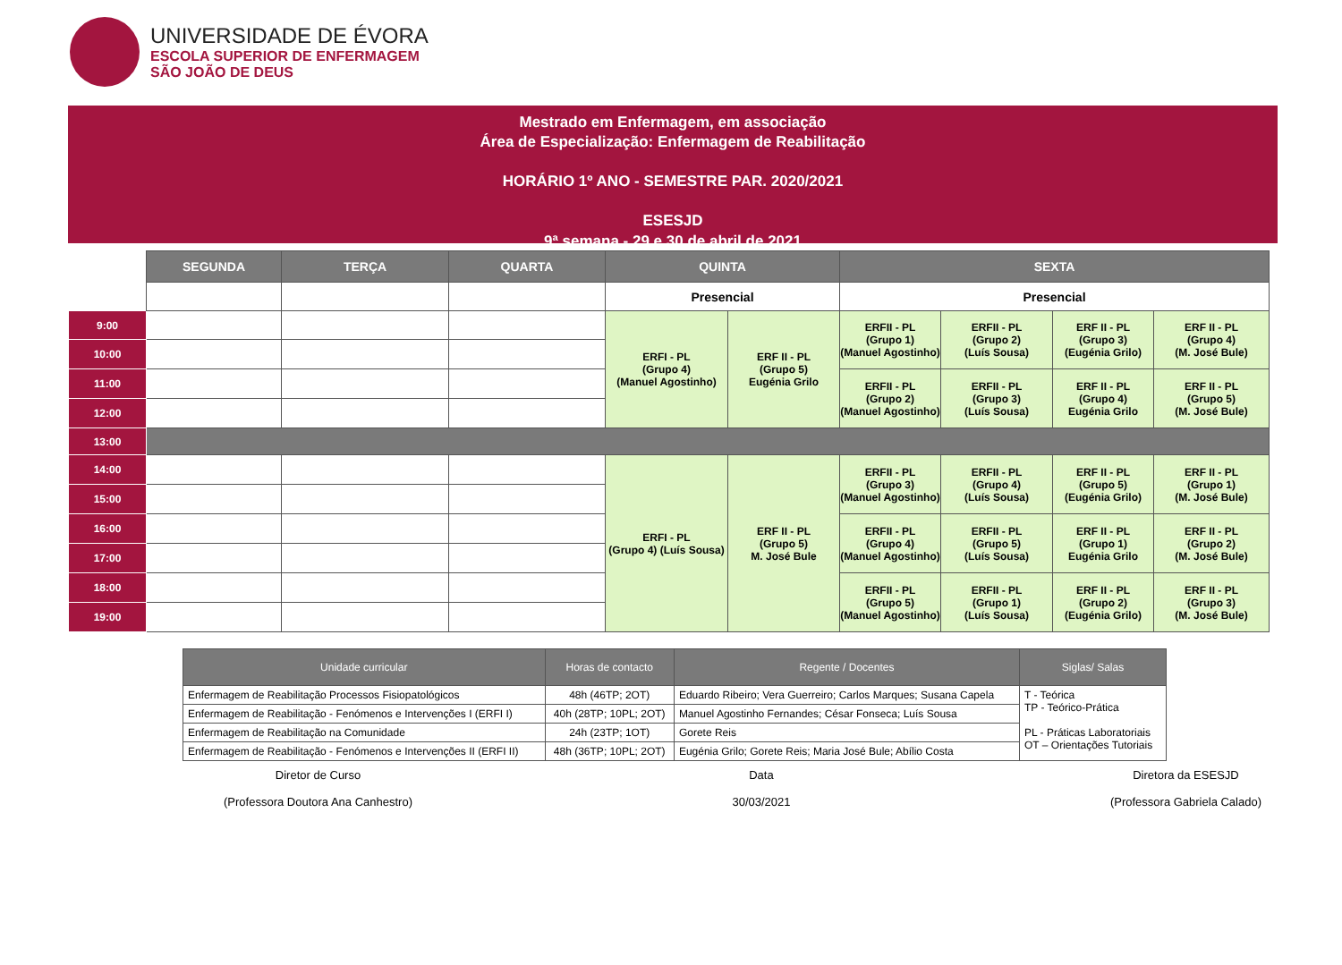UNIVERSIDADE DE ÉVORA
ESCOLA SUPERIOR DE ENFERMAGEM
SÃO JOÃO DE DEUS
Mestrado em Enfermagem, em associação
Área de Especialização: Enfermagem de Reabilitação
HORÁRIO 1º ANO - SEMESTRE PAR. 2020/2021
ESESJD
9ª semana - 29 e 30 de abril de 2021
| | SEGUNDA | TERÇA | QUARTA | QUINTA | | SEXTA | | | |
| | | | | Presencial | | Presencial | | | |
| 9:00 | | | | ERFI - PL (Grupo 4) (Manuel Agostinho) | ERF II - PL (Grupo 5) Eugénia Grilo | ERFII - PL (Grupo 1) (Manuel Agostinho) | ERFII - PL (Grupo 2) (Luís Sousa) | ERF II - PL (Grupo 3) (Eugénia Grilo) | ERF II - PL (Grupo 4) (M. José Bule) |
| 10:00 | | | | | | | | | |
| 11:00 | | | | | | ERFII - PL (Grupo 2) (Manuel Agostinho) | ERFII - PL (Grupo 3) (Luís Sousa) | ERF II - PL (Grupo 4) Eugénia Grilo | ERF II - PL (Grupo 5) (M. José Bule) |
| 12:00 | | | | | | | | | |
| 13:00 | | | | | | | | | |
| 14:00 | | | | ERFI - PL (Grupo 4) (Luís Sousa) | ERF II - PL (Grupo 5) M. José Bule | ERFII - PL (Grupo 3) (Manuel Agostinho) | ERFII - PL (Grupo 4) (Luís Sousa) | ERF II - PL (Grupo 5) (Eugénia Grilo) | ERF II - PL (Grupo 1) (M. José Bule) |
| 15:00 | | | | | | | | | |
| 16:00 | | | | | | ERFII - PL (Grupo 4) (Manuel Agostinho) | ERFII - PL (Grupo 5) (Luís Sousa) | ERF II - PL (Grupo 1) Eugénia Grilo | ERF II - PL (Grupo 2) (M. José Bule) |
| 17:00 | | | | | | | | | |
| 18:00 | | | | | | ERFII - PL (Grupo 5) (Manuel Agostinho) | ERFII - PL (Grupo 1) (Luís Sousa) | ERF II - PL (Grupo 2) (Eugénia Grilo) | ERF II - PL (Grupo 3) (M. José Bule) |
| 19:00 | | | | | | | | | |
| Unidade curricular | Horas de contacto | Regente / Docentes | Siglas/ Salas |
| --- | --- | --- | --- |
| Enfermagem de Reabilitação Processos Fisiopatológicos | 48h (46TP; 2OT) | Eduardo Ribeiro; Vera Guerreiro; Carlos Marques; Susana Capela | T - Teórica TP - Teórico-Prática PL - Práticas Laboratoriais OT – Orientações Tutoriais |
| Enfermagem de Reabilitação - Fenómenos e Intervenções I (ERFI I) | 40h (28TP; 10PL; 2OT) | Manuel Agostinho Fernandes; César Fonseca; Luís Sousa | |
| Enfermagem de Reabilitação na Comunidade | 24h (23TP; 1OT) | Gorete Reis | |
| Enfermagem de Reabilitação - Fenómenos e Intervenções II (ERFI II) | 48h (36TP; 10PL; 2OT) | Eugénia Grilo; Gorete Reis; Maria José Bule; Abílio Costa | |
Diretor de Curso
(Professora Doutora Ana Canhestro)
Data
30/03/2021
Diretora da ESESJD
(Professora Gabriela Calado)